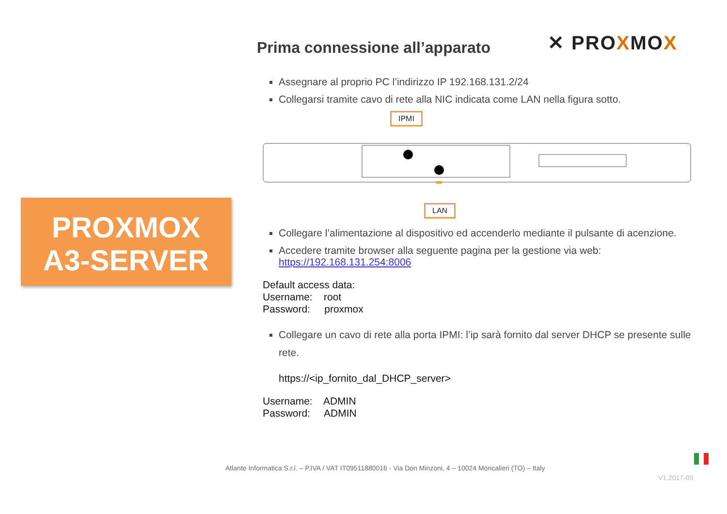PROXMOX
A3-SERVER
✕ PROXMOX
Prima connessione all’apparato
Assegnare al proprio PC l’indirizzo IP 192.168.131.2/24
Collegarsi tramite cavo di rete alla NIC indicata come LAN nella figura sotto.
IPMI
LAN
Collegare l’alimentazione al dispositivo ed accenderlo mediante il pulsante di acenzione.
Accedere tramite browser alla seguente pagina per la gestione via web:
https://192.168.131.254:8006
Default access data:
Username: root
Password: proxmox
Collegare un cavo di rete alla porta IPMI: l’ip sarà fornito dal server DHCP se presente sulle rete.
https://<ip_fornito_dal_DHCP_server>
Username: ADMIN
Password: ADMIN
Atlante Informatica S.r.l. – P.IVA / VAT IT09511880016 - Via Don Minzoni, 4 – 10024 Moncalieri (TO) – Italy
V1.2017-09